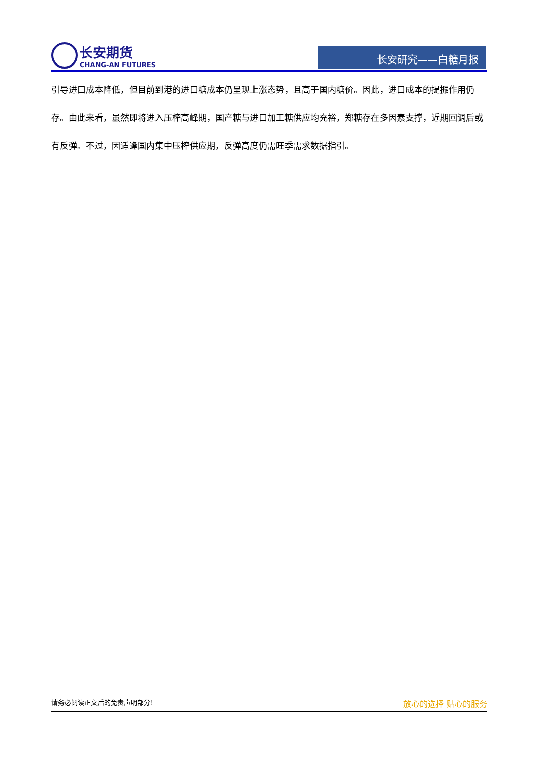长安期货
CHANG-AN FUTURES
长安研究——白糖月报
引导进口成本降低，但目前到港的进口糖成本仍呈现上涨态势，且高于国内糖价。因此，进口成本的提振作用仍存。由此来看，虽然即将进入压榨高峰期，国产糖与进口加工糖供应均充裕，郑糖存在多因素支撑，近期回调后或有反弹。不过，因适逢国内集中压榨供应期，反弹高度仍需旺季需求数据指引。
请务必阅读正文后的免责声明部分！ 放心的选择 贴心的服务